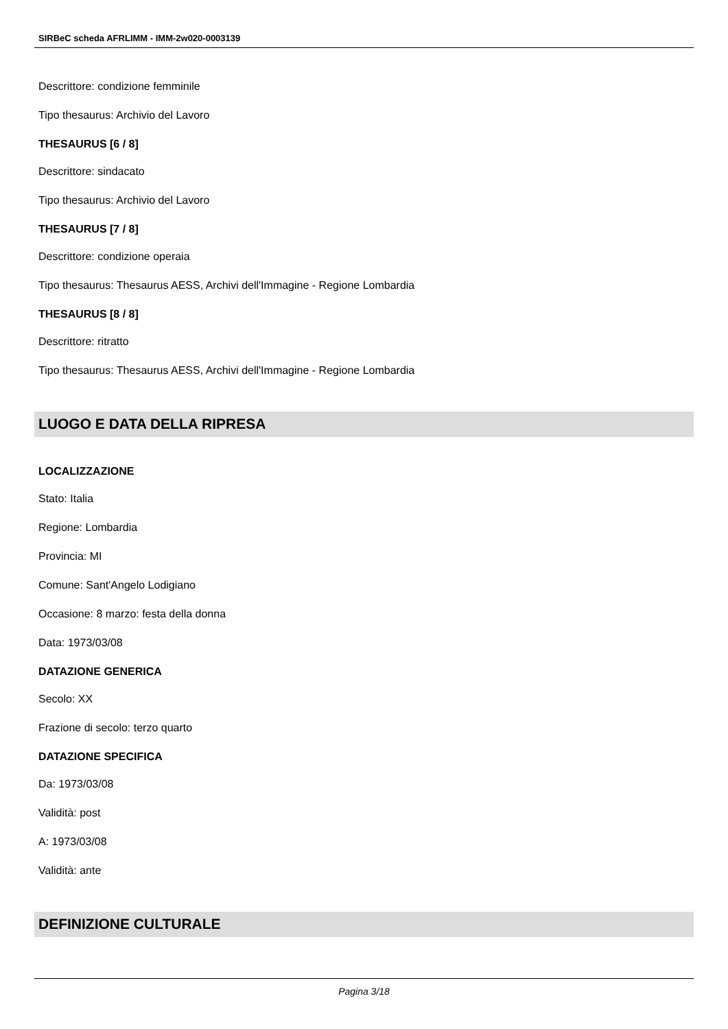SIRBeC scheda AFRLIMM - IMM-2w020-0003139
Descrittore: condizione femminile
Tipo thesaurus: Archivio del Lavoro
THESAURUS [6 / 8]
Descrittore: sindacato
Tipo thesaurus: Archivio del Lavoro
THESAURUS [7 / 8]
Descrittore: condizione operaia
Tipo thesaurus: Thesaurus AESS, Archivi dell'Immagine - Regione Lombardia
THESAURUS [8 / 8]
Descrittore: ritratto
Tipo thesaurus: Thesaurus AESS, Archivi dell'Immagine - Regione Lombardia
LUOGO E DATA DELLA RIPRESA
LOCALIZZAZIONE
Stato: Italia
Regione: Lombardia
Provincia: MI
Comune: Sant'Angelo Lodigiano
Occasione: 8 marzo: festa della donna
Data: 1973/03/08
DATAZIONE GENERICA
Secolo: XX
Frazione di secolo: terzo quarto
DATAZIONE SPECIFICA
Da: 1973/03/08
Validità: post
A: 1973/03/08
Validità: ante
DEFINIZIONE CULTURALE
Pagina 3/18